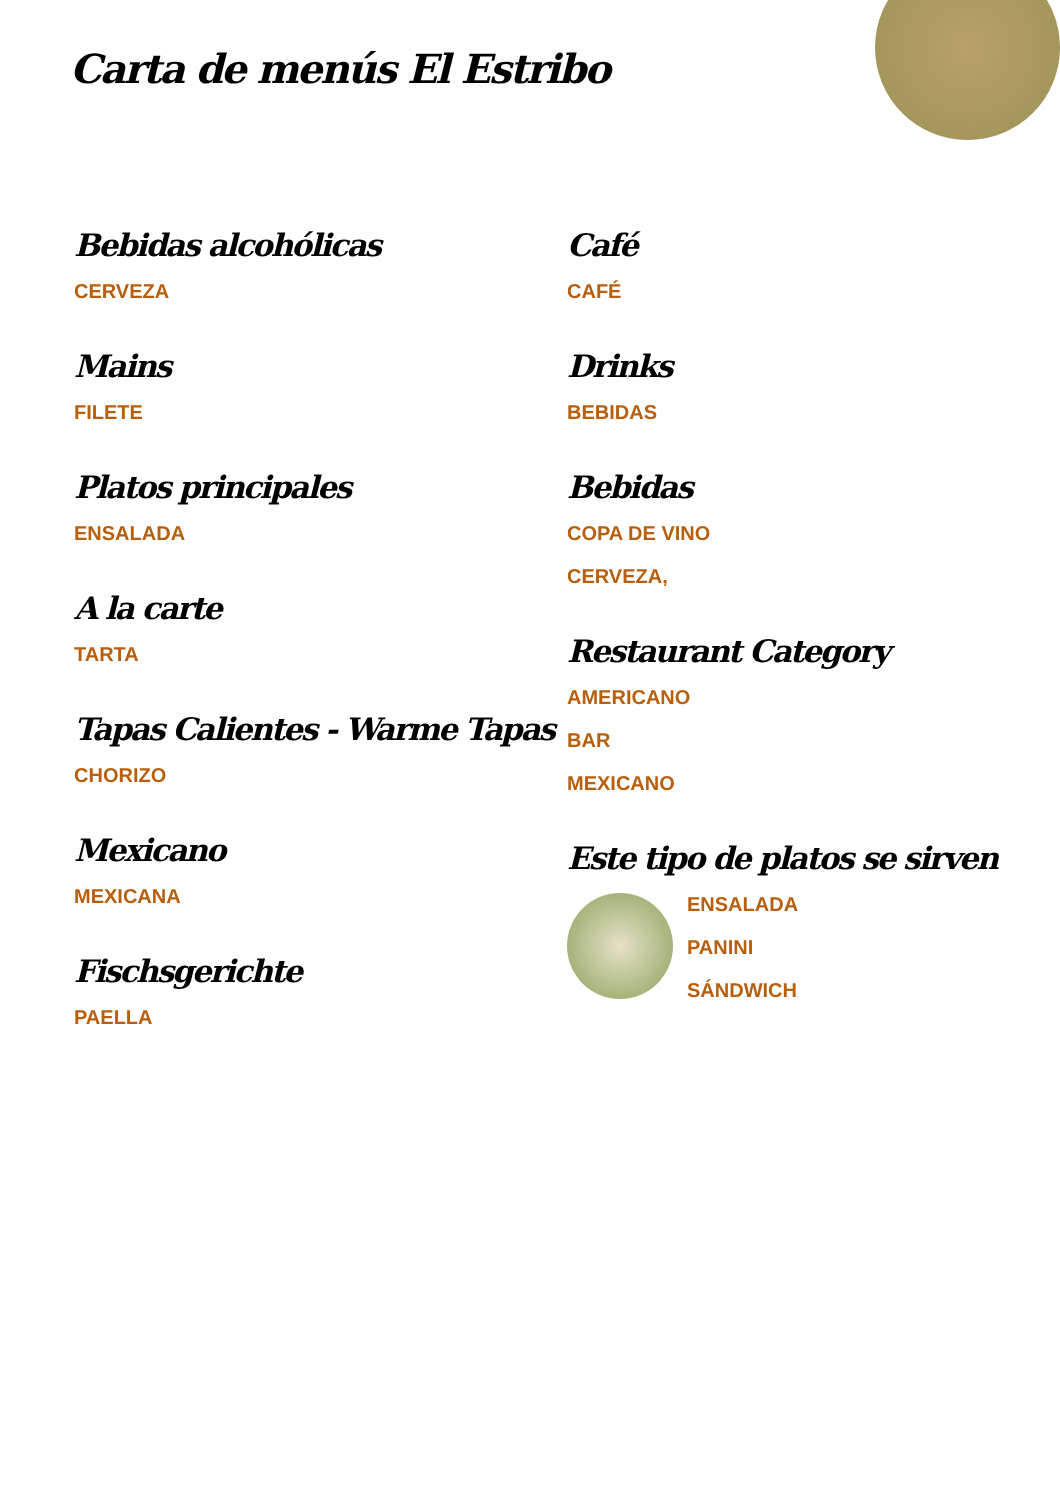Carta de menús El Estribo
Bebidas alcohólicas
CERVEZA
Mains
FILETE
Platos principales
ENSALADA
A la carte
TARTA
Tapas Calientes - Warme Tapas
CHORIZO
Mexicano
MEXICANA
Fischsgerichte
PAELLA
Café
CAFÉ
Drinks
BEBIDAS
Bebidas
COPA DE VINO
CERVEZA,
Restaurant Category
AMERICANO
BAR
MEXICANO
Este tipo de platos se sirven
ENSALADA
PANINI
SÁNDWICH